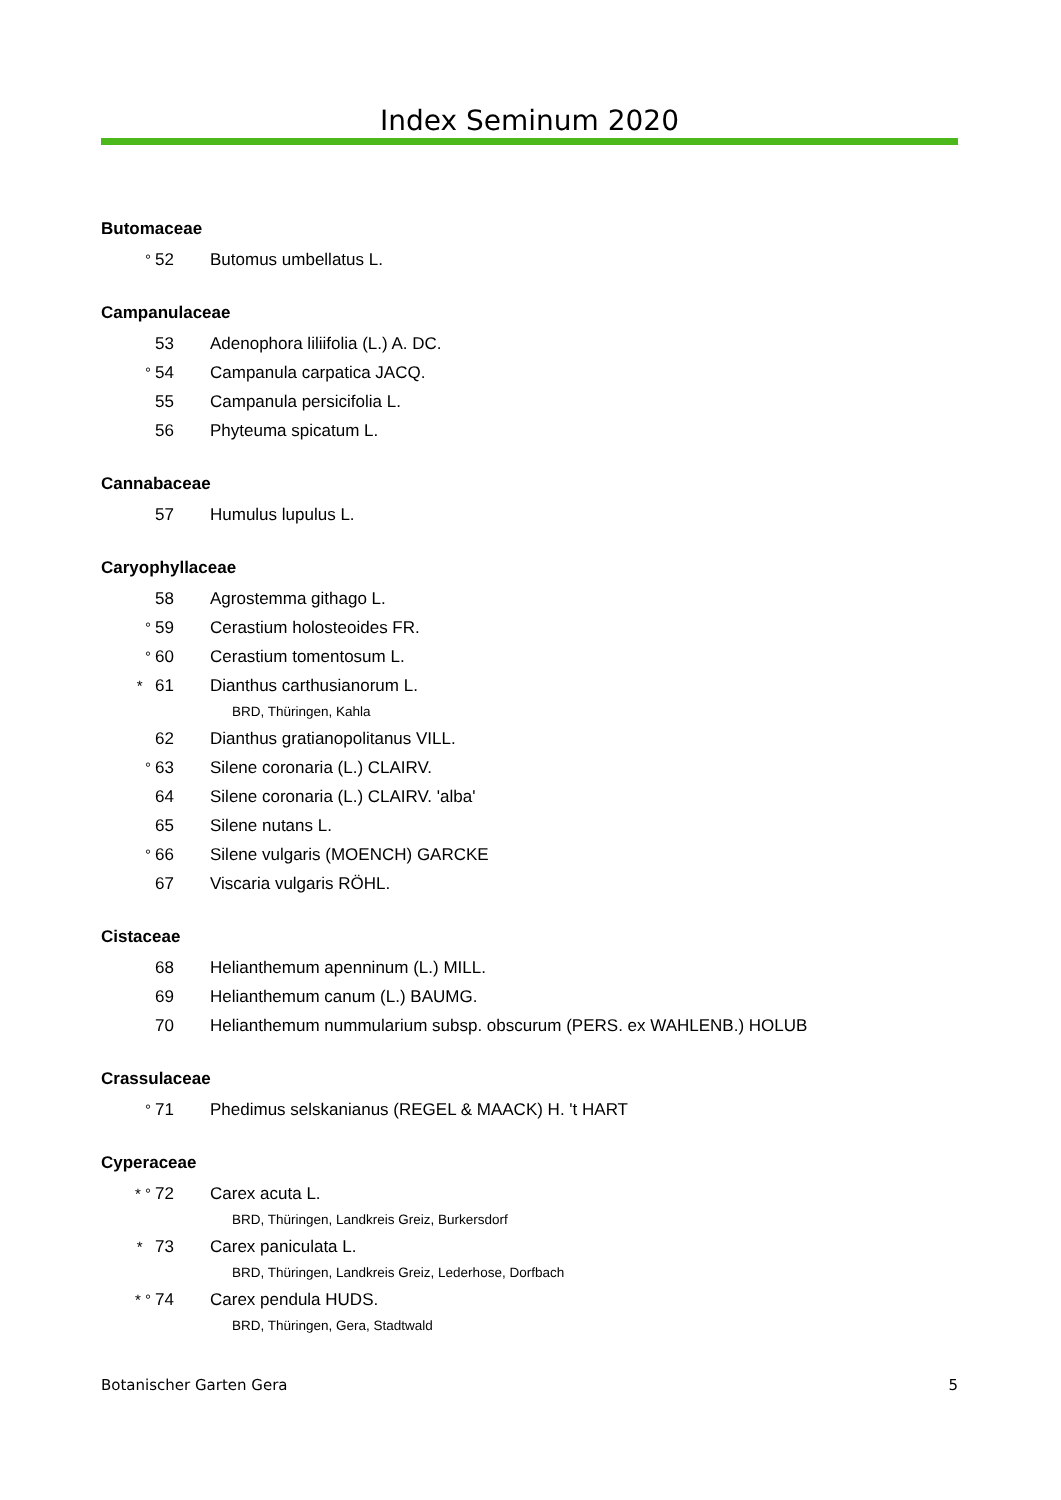Index Seminum 2020
Butomaceae
° 52 Butomus umbellatus L.
Campanulaceae
53 Adenophora liliifolia (L.) A. DC.
° 54 Campanula carpatica JACQ.
55 Campanula persicifolia L.
56 Phyteuma spicatum L.
Cannabaceae
57 Humulus lupulus L.
Caryophyllaceae
58 Agrostemma githago L.
° 59 Cerastium holosteoides FR.
° 60 Cerastium tomentosum L.
* 61 Dianthus carthusianorum L.
BRD, Thüringen, Kahla
62 Dianthus gratianopolitanus VILL.
° 63 Silene coronaria (L.) CLAIRV.
64 Silene coronaria (L.) CLAIRV. 'alba'
65 Silene nutans L.
° 66 Silene vulgaris (MOENCH) GARCKE
67 Viscaria vulgaris RÖHL.
Cistaceae
68 Helianthemum apenninum (L.) MILL.
69 Helianthemum canum (L.) BAUMG.
70 Helianthemum nummularium subsp. obscurum (PERS. ex WAHLENB.) HOLUB
Crassulaceae
° 71 Phedimus selskanianus (REGEL & MAACK) H. 't HART
Cyperaceae
* ° 72 Carex acuta L.
BRD, Thüringen, Landkreis Greiz, Burkersdorf
* 73 Carex paniculata L.
BRD, Thüringen, Landkreis Greiz, Lederhose, Dorfbach
* ° 74 Carex pendula HUDS.
BRD, Thüringen, Gera, Stadtwald
Botanischer Garten Gera 5